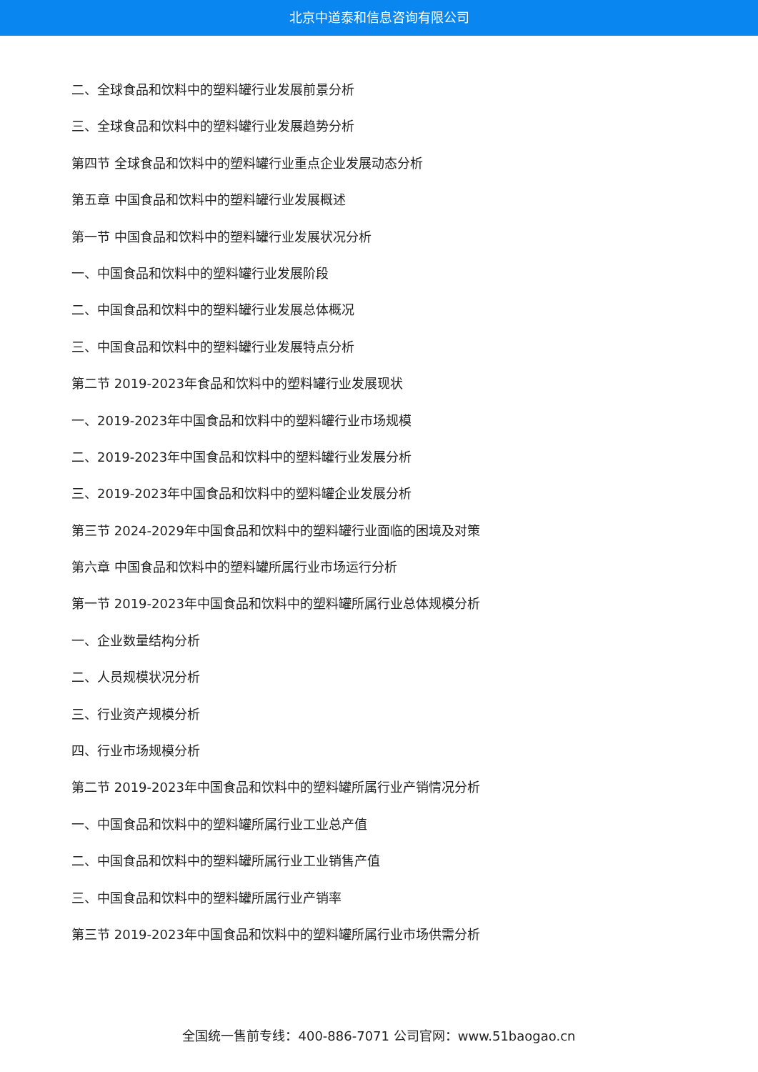北京中道泰和信息咨询有限公司
二、全球食品和饮料中的塑料罐行业发展前景分析
三、全球食品和饮料中的塑料罐行业发展趋势分析
第四节 全球食品和饮料中的塑料罐行业重点企业发展动态分析
第五章 中国食品和饮料中的塑料罐行业发展概述
第一节 中国食品和饮料中的塑料罐行业发展状况分析
一、中国食品和饮料中的塑料罐行业发展阶段
二、中国食品和饮料中的塑料罐行业发展总体概况
三、中国食品和饮料中的塑料罐行业发展特点分析
第二节 2019-2023年食品和饮料中的塑料罐行业发展现状
一、2019-2023年中国食品和饮料中的塑料罐行业市场规模
二、2019-2023年中国食品和饮料中的塑料罐行业发展分析
三、2019-2023年中国食品和饮料中的塑料罐企业发展分析
第三节 2024-2029年中国食品和饮料中的塑料罐行业面临的困境及对策
第六章 中国食品和饮料中的塑料罐所属行业市场运行分析
第一节 2019-2023年中国食品和饮料中的塑料罐所属行业总体规模分析
一、企业数量结构分析
二、人员规模状况分析
三、行业资产规模分析
四、行业市场规模分析
第二节 2019-2023年中国食品和饮料中的塑料罐所属行业产销情况分析
一、中国食品和饮料中的塑料罐所属行业工业总产值
二、中国食品和饮料中的塑料罐所属行业工业销售产值
三、中国食品和饮料中的塑料罐所属行业产销率
第三节 2019-2023年中国食品和饮料中的塑料罐所属行业市场供需分析
全国统一售前专线：400-886-7071 公司官网：www.51baogao.cn